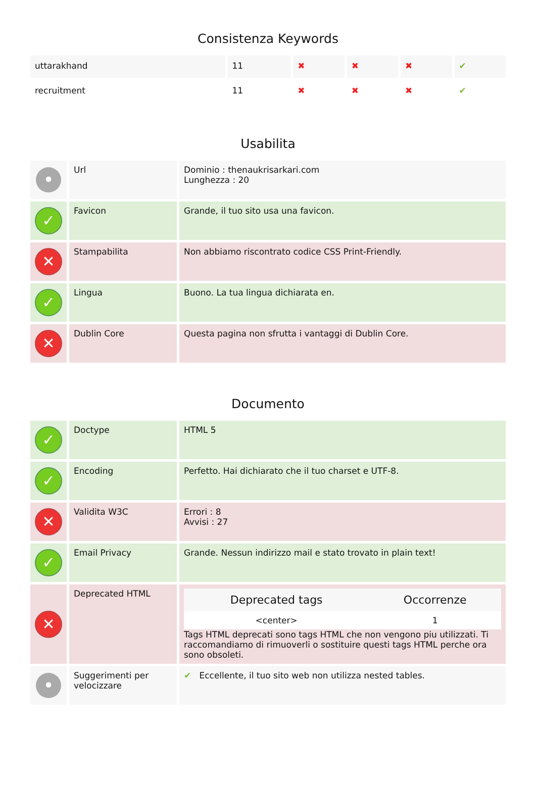Consistenza Keywords
| uttarakhand | 11 | ✖ | ✖ | ✖ | ✔ |
| recruitment | 11 | ✖ | ✖ | ✖ | ✔ |
Usabilita
| • | Url | Dominio : thenaukrisarkari.com Lunghezza : 20 |
| ✓ | Favicon | Grande, il tuo sito usa una favicon. |
| ✕ | Stampabilita | Non abbiamo riscontrato codice CSS Print-Friendly. |
| ✓ | Lingua | Buono. La tua lingua dichiarata en. |
| ✕ | Dublin Core | Questa pagina non sfrutta i vantaggi di Dublin Core. |
Documento
| ✓ | Doctype | HTML 5 |
| ✓ | Encoding | Perfetto. Hai dichiarato che il tuo charset e UTF-8. |
| ✕ | Validita W3C | Errori : 8 Avvisi : 27 |
| ✓ | Email Privacy | Grande. Nessun indirizzo mail e stato trovato in plain text! |
| ✕ | Deprecated HTML | / Deprecated tags / Occorrenze / / --- / --- / / <center> / 1 / Tags HTML deprecati sono tags HTML che non vengono piu utilizzati. Ti raccomandiamo di rimuoverli o sostituire questi tags HTML perche ora sono obsoleti. |
| • | Suggerimenti per velocizzare | ✔ Eccellente, il tuo sito web non utilizza nested tables. |